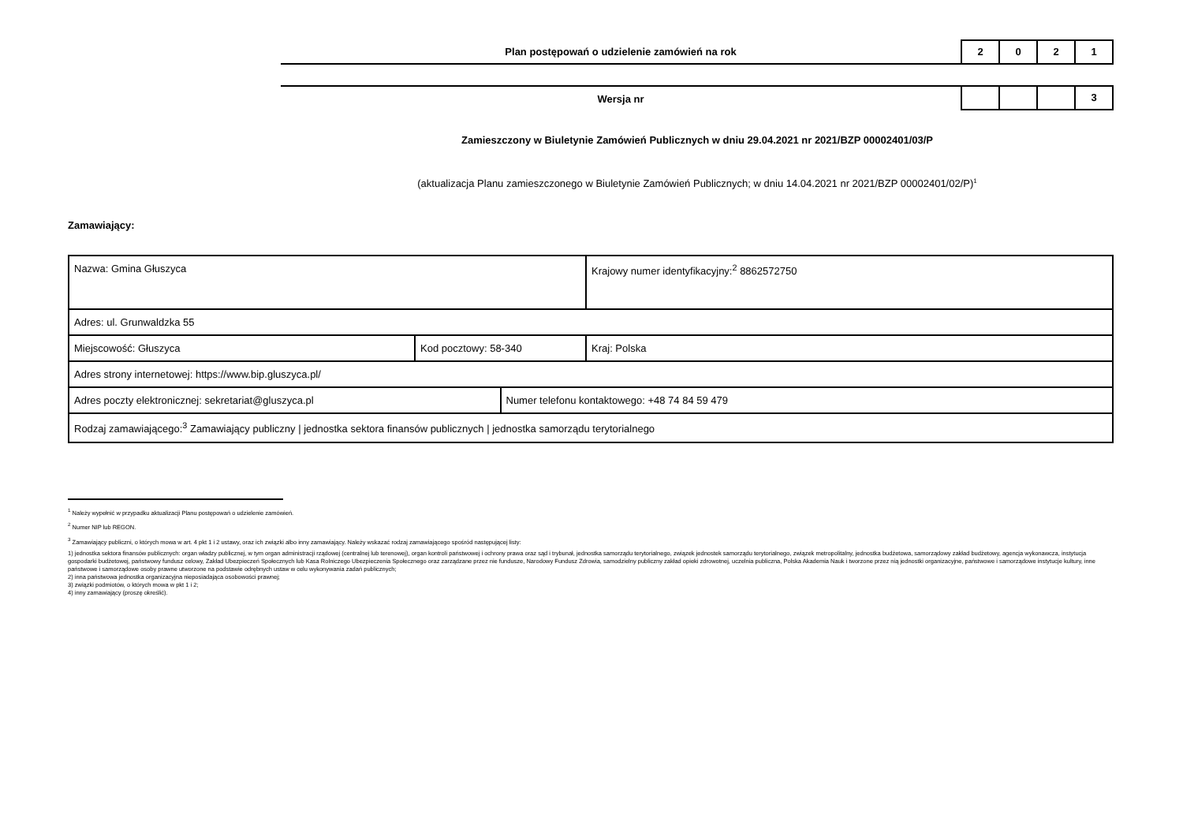Plan postępowań o udzielenie zamówień na rok
2 0 2 1
Wersja nr
3
Zamieszczony w Biuletynie Zamówień Publicznych w dniu 29.04.2021 nr 2021/BZP 00002401/03/P
(aktualizacja Planu zamieszczonego w Biuletynie Zamówień Publicznych; w dniu 14.04.2021 nr 2021/BZP 00002401/02/P)<sup>1</sup>
Zamawiający:
| Nazwa: Gmina Głuszyca | | | Krajowy numer identyfikacyjny:<sup>2</sup> 8862572750 |
| Adres: ul. Grunwaldzka 55 | | | |
| Miejscowość: Głuszyca | Kod pocztowy: 58-340 | | Kraj: Polska |
| Adres strony internetowej: https://www.bip.gluszyca.pl/ | | | |
| Adres poczty elektronicznej: sekretariat@gluszyca.pl | | Numer telefonu kontaktowego: +48 74 84 59 479 | |
| Rodzaj zamawiającego:<sup>3</sup> Zamawiający publiczny / jednostka sektora finansów publicznych / jednostka samorządu terytorialnego | | | |
<sup>1</sup> Należy wypełnić w przypadku aktualizacji Planu postępowań o udzielenie zamówień.
<sup>2</sup> Numer NIP lub REGON.
<sup>3</sup> Zamawiający publiczni, o których mowa w art. 4 pkt 1 i 2 ustawy, oraz ich związki albo inny zamawiający. Należy wskazać rodzaj zamawiającego spośród następującej listy:
1) jednostka sektora finansów publicznych: organ władzy publicznej, w tym organ administracji rządowej (centralnej lub terenowej), organ kontroli państwowej i ochrony prawa oraz sąd i trybunał, jednostka samorządu terytorialnego, związek jednostek samorządu terytorialnego, związek metropolitalny, jednostka budżetowa, samorządowy zakład budżetowy, agencja wykonawcza, instytucja gospodarki budżetowej, państwowy fundusz celowy, Zakład Ubezpieczeń Społecznych lub Kasa Rolniczego Ubezpieczenia Społecznego oraz zarządzane przez nie fundusze, Narodowy Fundusz Zdrowia, samodzielny publiczny zakład opieki zdrowotnej, uczelnia publiczna, Polska Akademia Nauk i tworzone przez nią jednostki organizacyjne, państwowe i samorządowe instytucje kultury, inne państwowe i samorządowe osoby prawne utworzone na podstawie odrębnych ustaw w celu wykonywania zadań publicznych;
2) inna państwowa jednostka organizacyjna nieposiadająca osobowości prawnej;
3) związki podmiotów, o których mowa w pkt 1 i 2;
4) inny zamawiający (proszę określić).